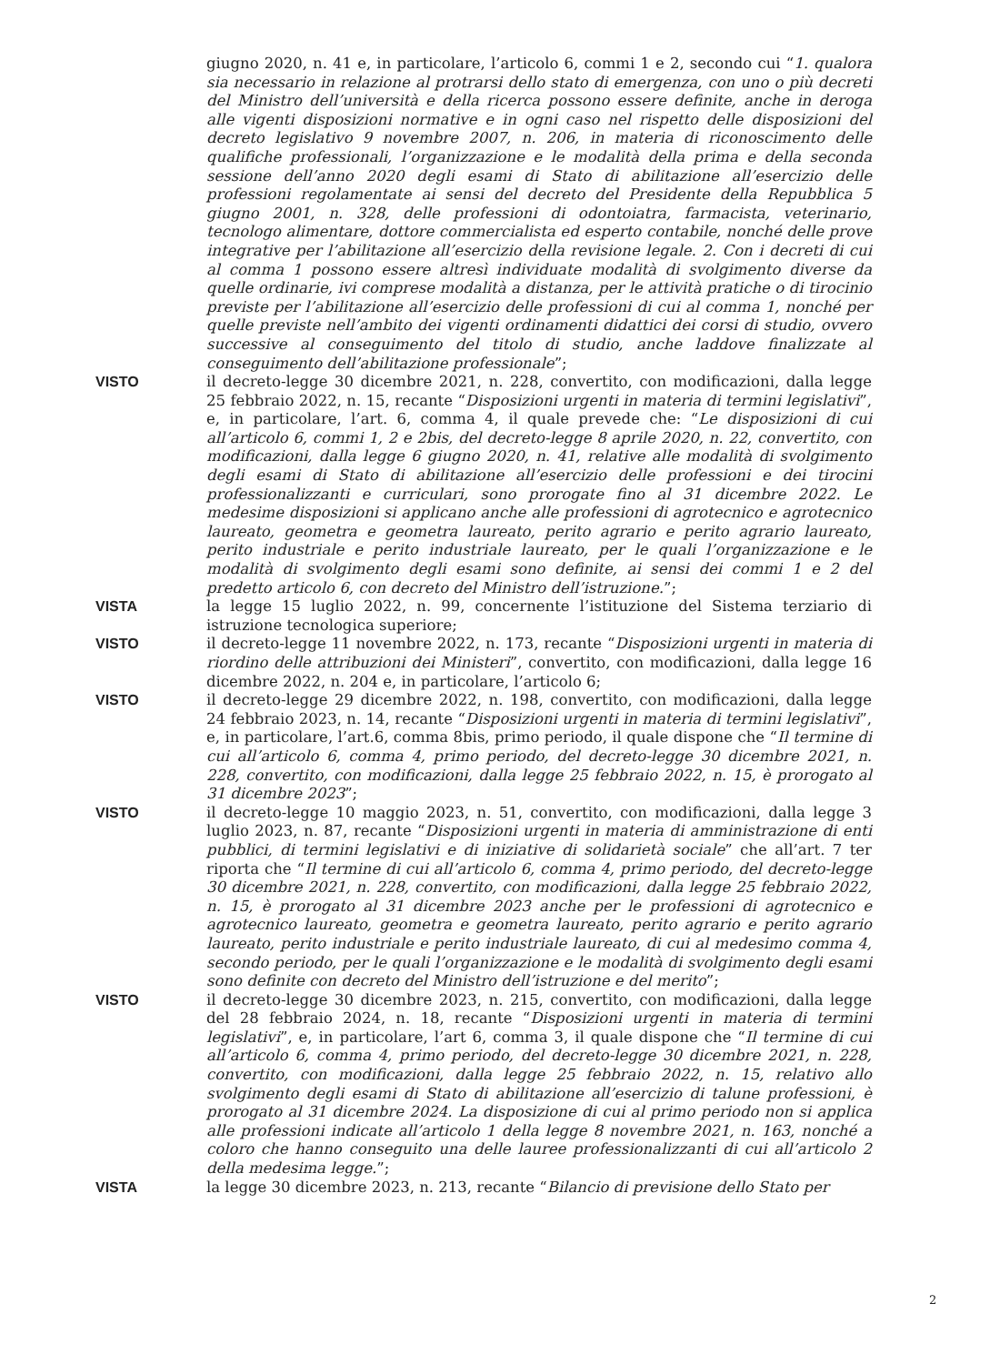giugno 2020, n. 41 e, in particolare, l’articolo 6, commi 1 e 2, secondo cui “1. qualora sia necessario in relazione al protrarsi dello stato di emergenza, con uno o più decreti del Ministro dell’università e della ricerca possono essere definite, anche in deroga alle vigenti disposizioni normative e in ogni caso nel rispetto delle disposizioni del decreto legislativo 9 novembre 2007, n. 206, in materia di riconoscimento delle qualifiche professionali, l’organizzazione e le modalità della prima e della seconda sessione dell’anno 2020 degli esami di Stato di abilitazione all’esercizio delle professioni regolamentate ai sensi del decreto del Presidente della Repubblica 5 giugno 2001, n. 328, delle professioni di odontoiatra, farmacista, veterinario, tecnologo alimentare, dottore commercialista ed esperto contabile, nonché delle prove integrative per l’abilitazione all’esercizio della revisione legale. 2. Con i decreti di cui al comma 1 possono essere altresì individuate modalità di svolgimento diverse da quelle ordinarie, ivi comprese modalità a distanza, per le attività pratiche o di tirocinio previste per l’abilitazione all’esercizio delle professioni di cui al comma 1, nonché per quelle previste nell’ambito dei vigenti ordinamenti didattici dei corsi di studio, ovvero successive al conseguimento del titolo di studio, anche laddove finalizzate al conseguimento dell’abilitazione professionale”;
VISTO il decreto-legge 30 dicembre 2021, n. 228, convertito, con modificazioni, dalla legge 25 febbraio 2022, n. 15, recante “Disposizioni urgenti in materia di termini legislativi”, e, in particolare, l’art. 6, comma 4, il quale prevede che: “Le disposizioni di cui all’articolo 6, commi 1, 2 e 2bis, del decreto-legge 8 aprile 2020, n. 22, convertito, con modificazioni, dalla legge 6 giugno 2020, n. 41, relative alle modalità di svolgimento degli esami di Stato di abilitazione all’esercizio delle professioni e dei tirocini professionalizzanti e curriculari, sono prorogate fino al 31 dicembre 2022. Le medesime disposizioni si applicano anche alle professioni di agrotecnico e agrotecnico laureato, geometra e geometra laureato, perito agrario e perito agrario laureato, perito industriale e perito industriale laureato, per le quali l’organizzazione e le modalità di svolgimento degli esami sono definite, ai sensi dei commi 1 e 2 del predetto articolo 6, con decreto del Ministro dell’istruzione.”;
VISTA la legge 15 luglio 2022, n. 99, concernente l’istituzione del Sistema terziario di istruzione tecnologica superiore;
VISTO il decreto-legge 11 novembre 2022, n. 173, recante “Disposizioni urgenti in materia di riordino delle attribuzioni dei Ministeri”, convertito, con modificazioni, dalla legge 16 dicembre 2022, n. 204 e, in particolare, l’articolo 6;
VISTO il decreto-legge 29 dicembre 2022, n. 198, convertito, con modificazioni, dalla legge 24 febbraio 2023, n. 14, recante “Disposizioni urgenti in materia di termini legislativi”, e, in particolare, l’art.6, comma 8bis, primo periodo, il quale dispone che “Il termine di cui all’articolo 6, comma 4, primo periodo, del decreto-legge 30 dicembre 2021, n. 228, convertito, con modificazioni, dalla legge 25 febbraio 2022, n. 15, è prorogato al 31 dicembre 2023”;
VISTO il decreto-legge 10 maggio 2023, n. 51, convertito, con modificazioni, dalla legge 3 luglio 2023, n. 87, recante “Disposizioni urgenti in materia di amministrazione di enti pubblici, di termini legislativi e di iniziative di solidarietà sociale” che all’art. 7 ter riporta che “Il termine di cui all’articolo 6, comma 4, primo periodo, del decreto-legge 30 dicembre 2021, n. 228, convertito, con modificazioni, dalla legge 25 febbraio 2022, n. 15, è prorogato al 31 dicembre 2023 anche per le professioni di agrotecnico e agrotecnico laureato, geometra e geometra laureato, perito agrario e perito agrario laureato, perito industriale e perito industriale laureato, di cui al medesimo comma 4, secondo periodo, per le quali l’organizzazione e le modalità di svolgimento degli esami sono definite con decreto del Ministro dell’istruzione e del merito”;
VISTO il decreto-legge 30 dicembre 2023, n. 215, convertito, con modificazioni, dalla legge del 28 febbraio 2024, n. 18, recante “Disposizioni urgenti in materia di termini legislativi”, e, in particolare, l’art 6, comma 3, il quale dispone che “Il termine di cui all’articolo 6, comma 4, primo periodo, del decreto-legge 30 dicembre 2021, n. 228, convertito, con modificazioni, dalla legge 25 febbraio 2022, n. 15, relativo allo svolgimento degli esami di Stato di abilitazione all’esercizio di talune professioni, è prorogato al 31 dicembre 2024. La disposizione di cui al primo periodo non si applica alle professioni indicate all’articolo 1 della legge 8 novembre 2021, n. 163, nonché a coloro che hanno conseguito una delle lauree professionalizzanti di cui all’articolo 2 della medesima legge.”;
VISTA la legge 30 dicembre 2023, n. 213, recante “Bilancio di previsione dello Stato per
2